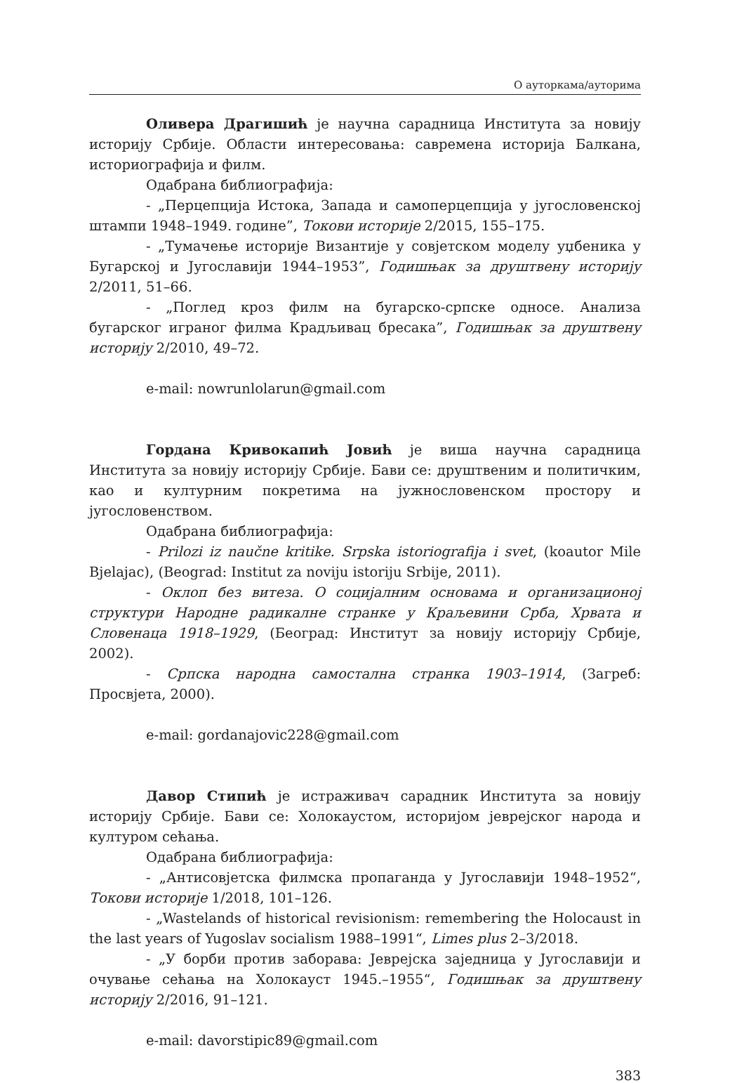О ауторкама/ауторима
Оливера Драгишић је научна сарадница Института за новију историју Србије. Области интересовања: савремена историја Балкана, историографија и филм.
Одабрана библиографија:
- „Перцепција Истока, Запада и самоперцепција у југословенској штампи 1948–1949. године”, Токови историје 2/2015, 155–175.
- „Тумачење историје Византије у совјетском моделу уџбеника у Бугарској и Југославији 1944–1953”, Годишњак за друштвену историју 2/2011, 51–66.
- „Поглед кроз филм на бугарско-српске односе. Анализа бугарског играног филма Крадљивац бресака”, Годишњак за друштвену историју 2/2010, 49–72.
e-mail: nowrunlolarun@gmail.com
Гордана Кривокапић Јовић је виша научна сарадница Института за новију историју Србије. Бави се: друштвеним и политичким, као и културним покретима на јужнословенском простору и југословенством.
Одабрана библиографија:
- Prilozi iz naučne kritike. Srpska istoriografija i svet, (koautor Mile Bjelajac), (Beograd: Institut za noviju istoriju Srbije, 2011).
- Оклоп без витеза. О социјалним основама и организационој структури Народне радикалне странке у Краљевини Срба, Хрвата и Словенаца 1918–1929, (Београд: Институт за новију историју Србије, 2002).
- Српска народна самостална странка 1903–1914, (Загреб: Просвјета, 2000).
e-mail: gordanajovic228@gmail.com
Давор Стипић је истраживач сарадник Института за новију историју Србије. Бави се: Холокаустом, историјом јеврејског народа и културом сећања.
Одабрана библиографија:
- „Антисовјетска филмска пропаганда у Југославији 1948–1952“, Токови историје 1/2018, 101–126.
- „Wastelands of historical revisionism: remembering the Holocaust in the last years of Yugoslav socialism 1988–1991“, Limes plus 2–3/2018.
- „У борби против заборава: Јеврејска заједница у Југославији и очување сећања на Холокауст 1945.–1955“, Годишњак за друштвену историју 2/2016, 91–121.
e-mail: davorstipic89@gmail.com
383